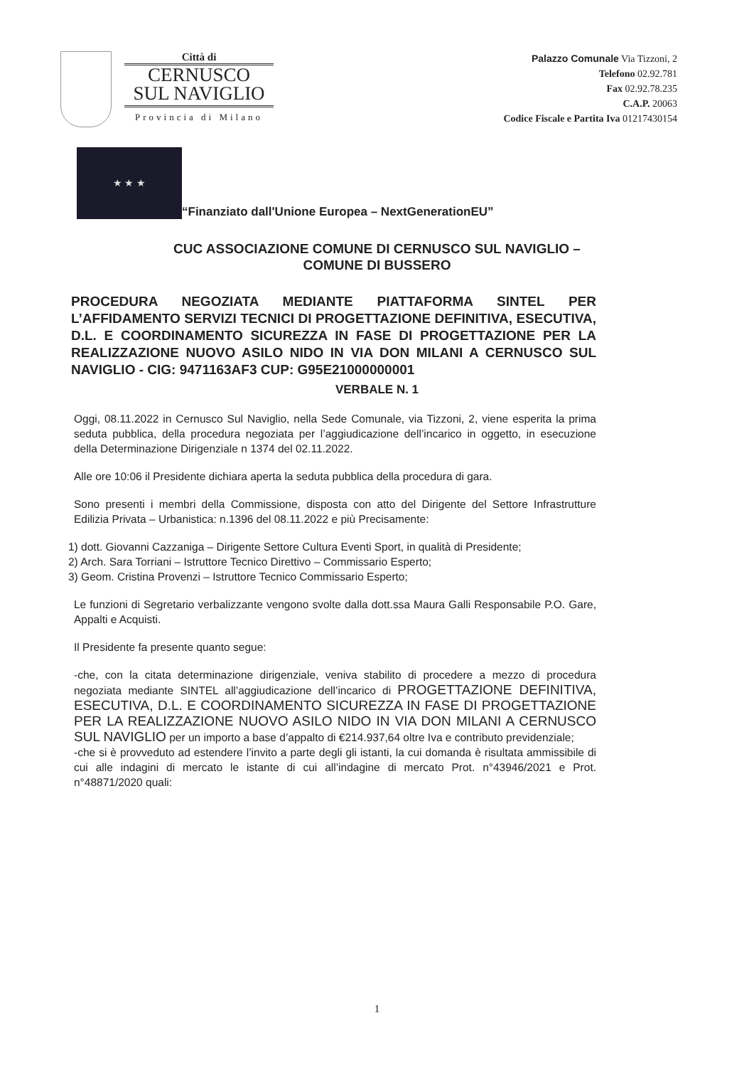Città di
CERNUSCO
SUL NAVIGLIO
Provincia di Milano
Palazzo Comunale Via Tizzoni, 2
Telefono 02.92.781
Fax 02.92.78.235
C.A.P. 20063
Codice Fiscale e Partita Iva 01217430154
★ ★ ★
“Finanziato dall'Unione Europea – NextGenerationEU”
CUC ASSOCIAZIONE COMUNE DI CERNUSCO SUL NAVIGLIO –
COMUNE DI BUSSERO
PROCEDURA NEGOZIATA MEDIANTE PIATTAFORMA SINTEL PER L’AFFIDAMENTO SERVIZI TECNICI DI PROGETTAZIONE DEFINITIVA, ESECUTIVA, D.L. E COORDINAMENTO SICUREZZA IN FASE DI PROGETTAZIONE PER LA REALIZZAZIONE NUOVO ASILO NIDO IN VIA DON MILANI A CERNUSCO SUL NAVIGLIO - CIG: 9471163AF3 CUP: G95E21000000001
VERBALE N. 1
Oggi, 08.11.2022 in Cernusco Sul Naviglio, nella Sede Comunale, via Tizzoni, 2, viene esperita la prima seduta pubblica, della procedura negoziata per l’aggiudicazione dell’incarico in oggetto, in esecuzione della Determinazione Dirigenziale n 1374 del 02.11.2022.
Alle ore 10:06 il Presidente dichiara aperta la seduta pubblica della procedura di gara.
Sono presenti i membri della Commissione, disposta con atto del Dirigente del Settore Infrastrutture Edilizia Privata – Urbanistica: n.1396 del 08.11.2022 e più Precisamente:
1) dott. Giovanni Cazzaniga – Dirigente Settore Cultura Eventi Sport, in qualità di Presidente;
2) Arch. Sara Torriani – Istruttore Tecnico Direttivo – Commissario Esperto;
3) Geom. Cristina Provenzi – Istruttore Tecnico Commissario Esperto;
Le funzioni di Segretario verbalizzante vengono svolte dalla dott.ssa Maura Galli Responsabile P.O. Gare, Appalti e Acquisti.
Il Presidente fa presente quanto segue:
-che, con la citata determinazione dirigenziale, veniva stabilito di procedere a mezzo di procedura negoziata mediante SINTEL all’aggiudicazione dell’incarico di PROGETTAZIONE DEFINITIVA, ESECUTIVA, D.L. E COORDINAMENTO SICUREZZA IN FASE DI PROGETTAZIONE PER LA REALIZZAZIONE NUOVO ASILO NIDO IN VIA DON MILANI A CERNUSCO SUL NAVIGLIO per un importo a base d’appalto di €214.937,64 oltre Iva e contributo previdenziale;
-che si è provveduto ad estendere l’invito a parte degli gli istanti, la cui domanda è risultata ammissibile di cui alle indagini di mercato le istante di cui all’indagine di mercato Prot. n°43946/2021 e Prot. n°48871/2020 quali:
1